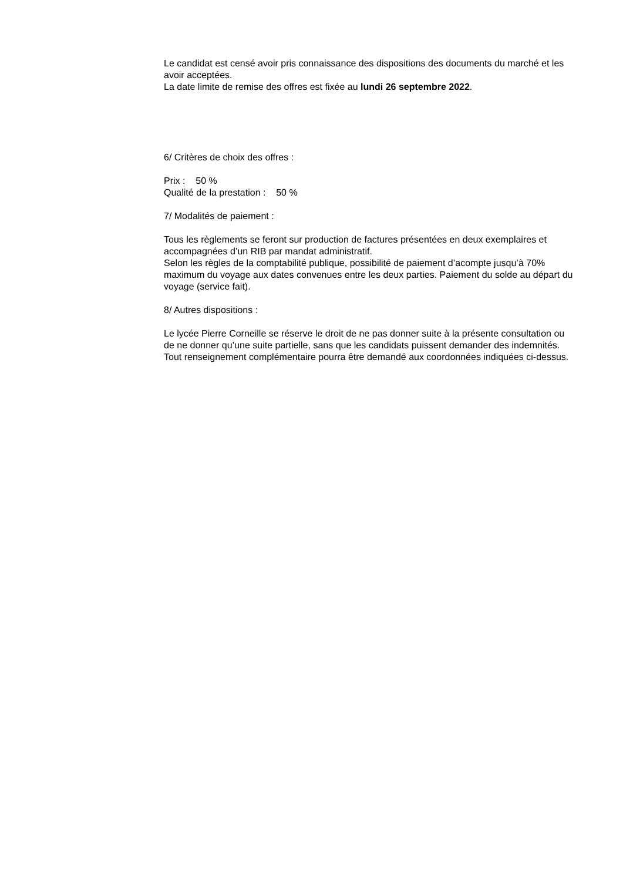Le candidat est censé avoir pris connaissance des dispositions des documents du marché et les avoir acceptées.
La date limite de remise des offres est fixée au lundi 26 septembre 2022.
6/ Critères de choix des offres :
Prix : 50 %
Qualité de la prestation : 50 %
7/ Modalités de paiement :
Tous les règlements se feront sur production de factures présentées en deux exemplaires et accompagnées d’un RIB par mandat administratif.
Selon les règles de la comptabilité publique, possibilité de paiement d’acompte jusqu’à 70% maximum du voyage aux dates convenues entre les deux parties. Paiement du solde au départ du voyage (service fait).
8/ Autres dispositions :
Le lycée Pierre Corneille se réserve le droit de ne pas donner suite à la présente consultation ou de ne donner qu’une suite partielle, sans que les candidats puissent demander des indemnités.
Tout renseignement complémentaire pourra être demandé aux coordonnées indiquées ci-dessus.